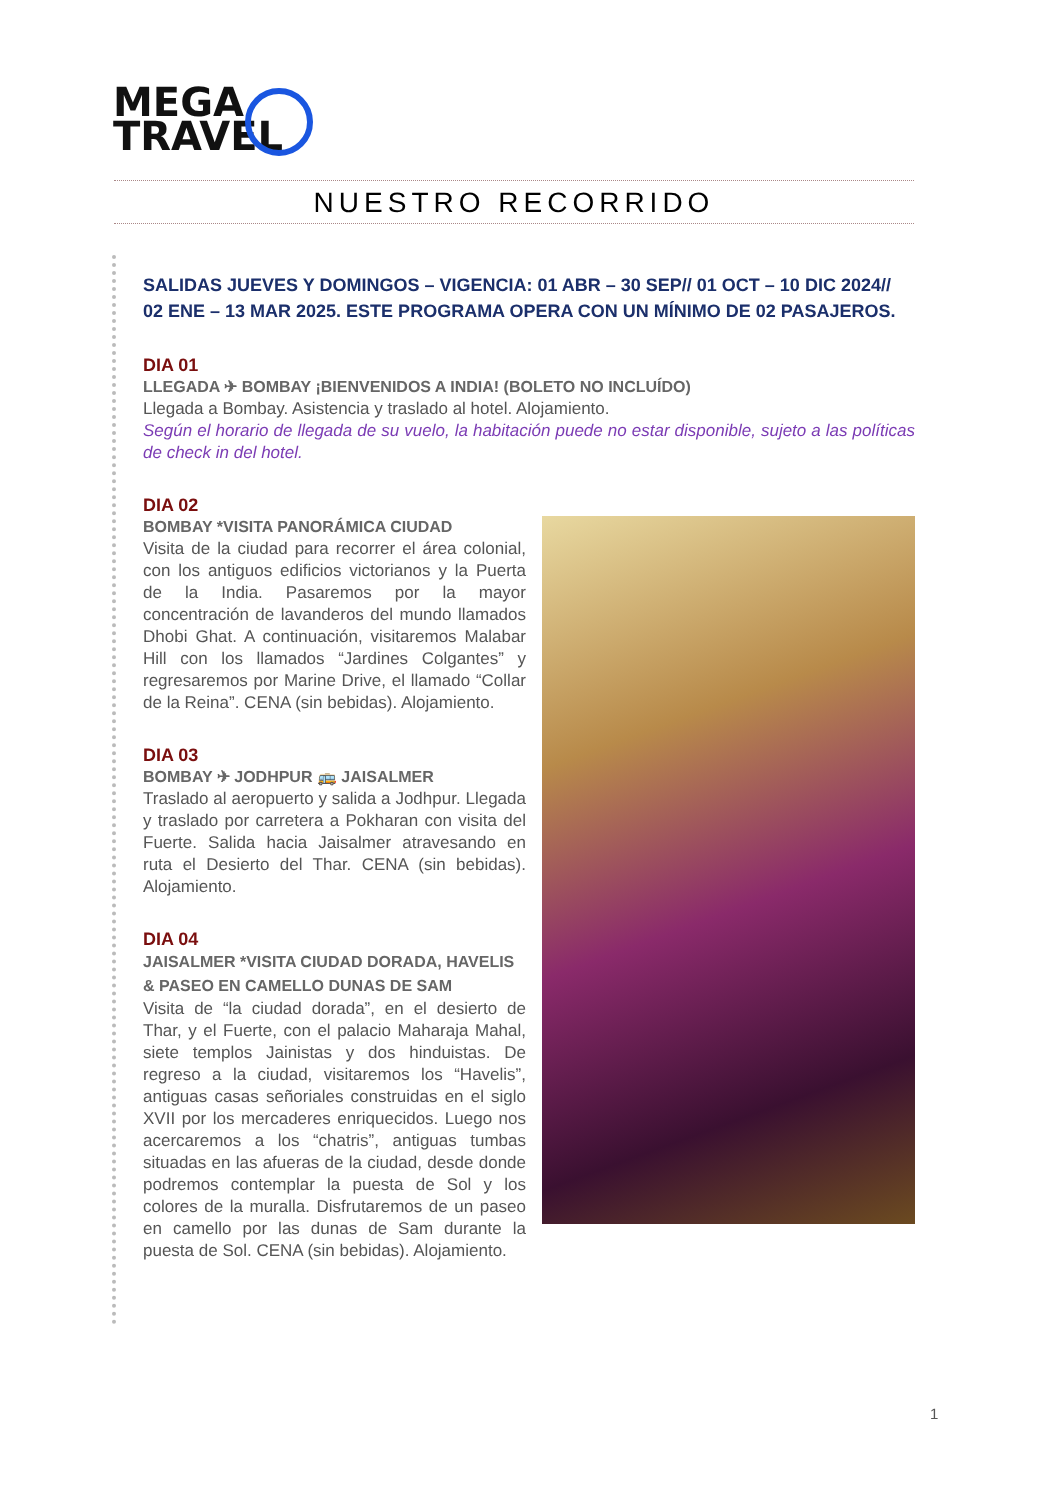MEGA
TRAVEL
NUESTRO RECORRIDO
SALIDAS JUEVES Y DOMINGOS – VIGENCIA: 01 ABR – 30 SEP// 01 OCT – 10 DIC 2024// 02 ENE – 13 MAR 2025. ESTE PROGRAMA OPERA CON UN MÍNIMO DE 02 PASAJEROS.
DIA 01
LLEGADA ✈ BOMBAY ¡BIENVENIDOS A INDIA! (BOLETO NO INCLUÍDO)
Llegada a Bombay. Asistencia y traslado al hotel. Alojamiento.
Según el horario de llegada de su vuelo, la habitación puede no estar disponible, sujeto a las políticas de check in del hotel.
DIA 02
BOMBAY *VISITA PANORÁMICA CIUDAD
Visita de la ciudad para recorrer el área colonial, con los antiguos edificios victorianos y la Puerta de la India. Pasaremos por la mayor concentración de lavanderos del mundo llamados Dhobi Ghat. A continuación, visitaremos Malabar Hill con los llamados “Jardines Colgantes” y regresaremos por Marine Drive, el llamado “Collar de la Reina”. CENA (sin bebidas). Alojamiento.
DIA 03
BOMBAY ✈ JODHPUR 🚌 JAISALMER
Traslado al aeropuerto y salida a Jodhpur. Llegada y traslado por carretera a Pokharan con visita del Fuerte. Salida hacia Jaisalmer atravesando en ruta el Desierto del Thar. CENA (sin bebidas). Alojamiento.
DIA 04
JAISALMER *VISITA CIUDAD DORADA, HAVELIS & PASEO EN CAMELLO DUNAS DE SAM
Visita de “la ciudad dorada”, en el desierto de Thar, y el Fuerte, con el palacio Maharaja Mahal, siete templos Jainistas y dos hinduistas. De regreso a la ciudad, visitaremos los “Havelis”, antiguas casas señoriales construidas en el siglo XVII por los mercaderes enriquecidos. Luego nos acercaremos a los “chatris”, antiguas tumbas situadas en las afueras de la ciudad, desde donde podremos contemplar la puesta de Sol y los colores de la muralla. Disfrutaremos de un paseo en camello por las dunas de Sam durante la puesta de Sol. CENA (sin bebidas). Alojamiento.
1